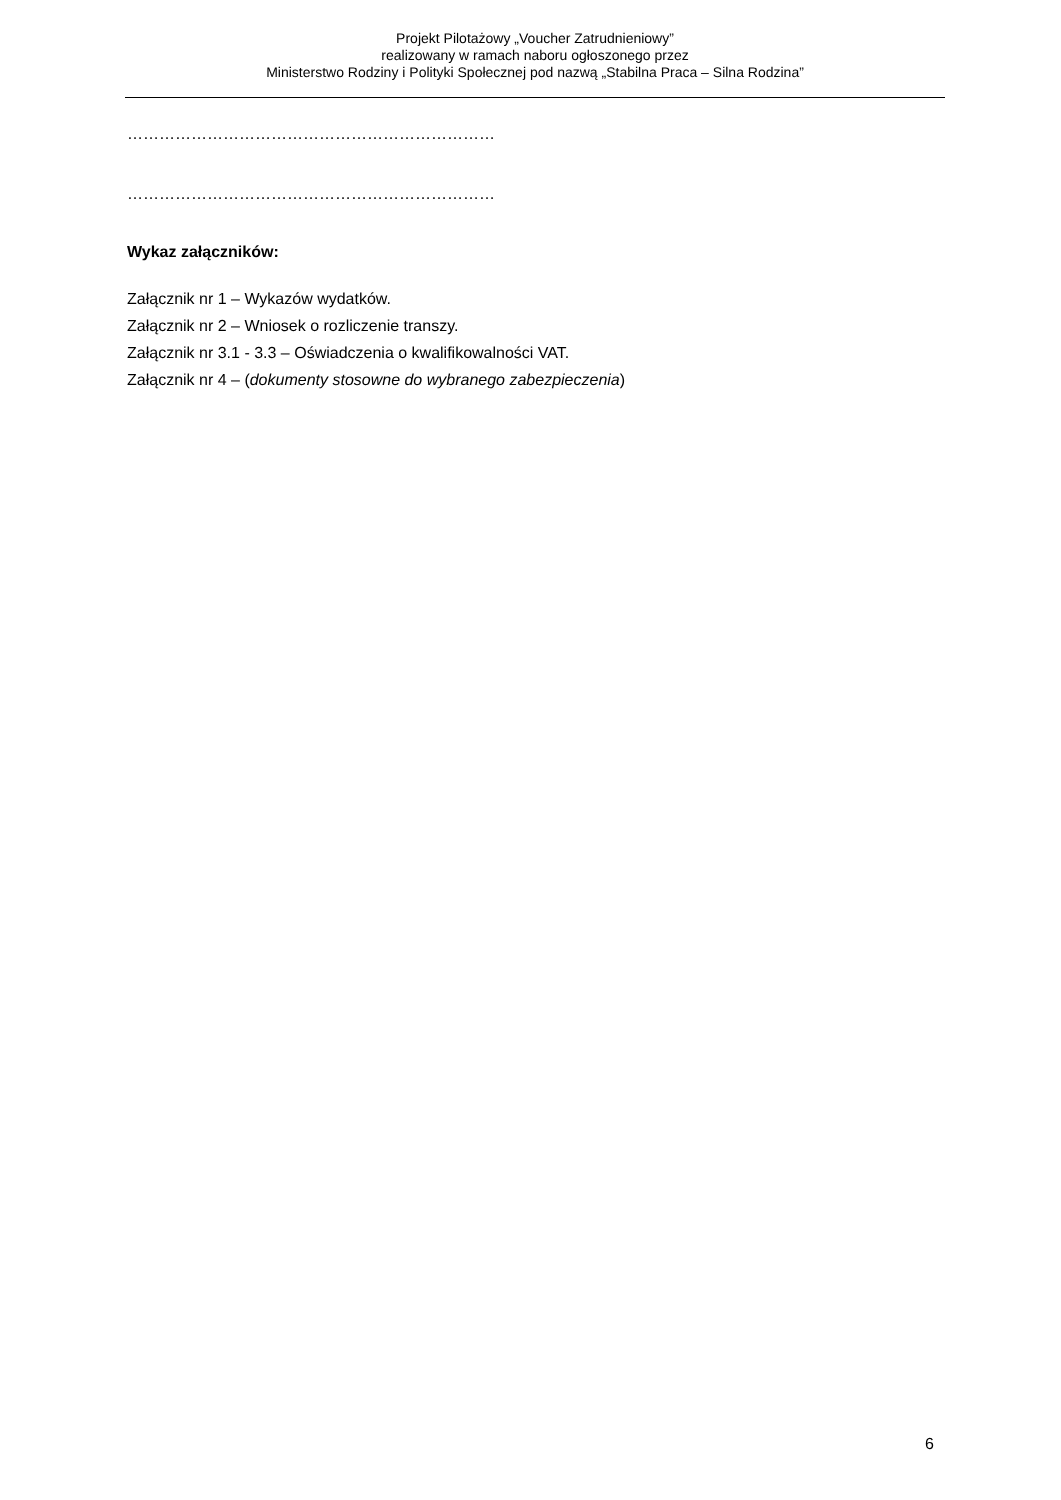Projekt Pilotażowy „Voucher Zatrudnieniowy”
realizowany w ramach naboru ogłoszonego przez
Ministerstwo Rodziny i Polityki Społecznej pod nazwą „Stabilna Praca – Silna Rodzina”
……………………………………………………………
……………………………………………………………
Wykaz załączników:
Załącznik nr 1 – Wykazów wydatków.
Załącznik nr 2 – Wniosek o rozliczenie transzy.
Załącznik nr 3.1 - 3.3 – Oświadczenia o kwalifikowalności VAT.
Załącznik nr 4 – (dokumenty stosowne do wybranego zabezpieczenia)
6